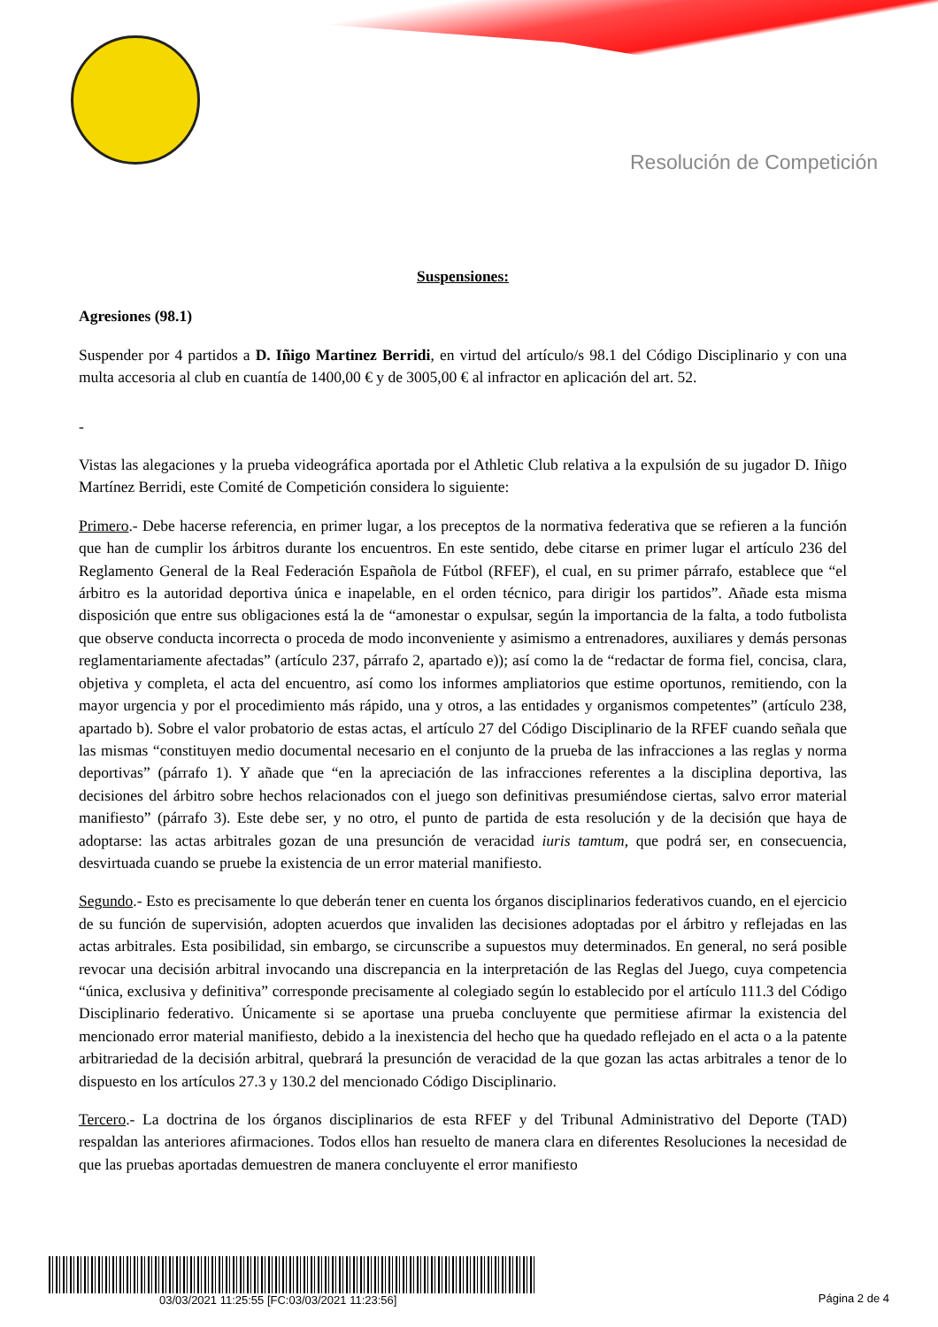Resolución de Competición
Suspensiones:
Agresiones (98.1)
Suspender por 4 partidos a D. Iñigo Martinez Berridi, en virtud del artículo/s 98.1 del Código Disciplinario y con una multa accesoria al club en cuantía de 1400,00 € y de 3005,00 € al infractor en aplicación del art. 52.
-
Vistas las alegaciones y la prueba videográfica aportada por el Athletic Club relativa a la expulsión de su jugador D. Iñigo Martínez Berridi, este Comité de Competición considera lo siguiente:
Primero.- Debe hacerse referencia, en primer lugar, a los preceptos de la normativa federativa que se refieren a la función que han de cumplir los árbitros durante los encuentros. En este sentido, debe citarse en primer lugar el artículo 236 del Reglamento General de la Real Federación Española de Fútbol (RFEF), el cual, en su primer párrafo, establece que “el árbitro es la autoridad deportiva única e inapelable, en el orden técnico, para dirigir los partidos”. Añade esta misma disposición que entre sus obligaciones está la de “amonestar o expulsar, según la importancia de la falta, a todo futbolista que observe conducta incorrecta o proceda de modo inconveniente y asimismo a entrenadores, auxiliares y demás personas reglamentariamente afectadas” (artículo 237, párrafo 2, apartado e)); así como la de “redactar de forma fiel, concisa, clara, objetiva y completa, el acta del encuentro, así como los informes ampliatorios que estime oportunos, remitiendo, con la mayor urgencia y por el procedimiento más rápido, una y otros, a las entidades y organismos competentes” (artículo 238, apartado b). Sobre el valor probatorio de estas actas, el artículo 27 del Código Disciplinario de la RFEF cuando señala que las mismas “constituyen medio documental necesario en el conjunto de la prueba de las infracciones a las reglas y norma deportivas” (párrafo 1). Y añade que “en la apreciación de las infracciones referentes a la disciplina deportiva, las decisiones del árbitro sobre hechos relacionados con el juego son definitivas presumiéndose ciertas, salvo error material manifiesto” (párrafo 3). Este debe ser, y no otro, el punto de partida de esta resolución y de la decisión que haya de adoptarse: las actas arbitrales gozan de una presunción de veracidad iuris tamtum, que podrá ser, en consecuencia, desvirtuada cuando se pruebe la existencia de un error material manifiesto.
Segundo.- Esto es precisamente lo que deberán tener en cuenta los órganos disciplinarios federativos cuando, en el ejercicio de su función de supervisión, adopten acuerdos que invaliden las decisiones adoptadas por el árbitro y reflejadas en las actas arbitrales. Esta posibilidad, sin embargo, se circunscribe a supuestos muy determinados. En general, no será posible revocar una decisión arbitral invocando una discrepancia en la interpretación de las Reglas del Juego, cuya competencia “única, exclusiva y definitiva” corresponde precisamente al colegiado según lo establecido por el artículo 111.3 del Código Disciplinario federativo. Únicamente si se aportase una prueba concluyente que permitiese afirmar la existencia del mencionado error material manifiesto, debido a la inexistencia del hecho que ha quedado reflejado en el acta o a la patente arbitrariedad de la decisión arbitral, quebrará la presunción de veracidad de la que gozan las actas arbitrales a tenor de lo dispuesto en los artículos 27.3 y 130.2 del mencionado Código Disciplinario.
Tercero.- La doctrina de los órganos disciplinarios de esta RFEF y del Tribunal Administrativo del Deporte (TAD) respaldan las anteriores afirmaciones. Todos ellos han resuelto de manera clara en diferentes Resoluciones la necesidad de que las pruebas aportadas demuestren de manera concluyente el error manifiesto
03/03/2021 11:25:55 [FC:03/03/2021 11:23:56]
Página 2 de 4